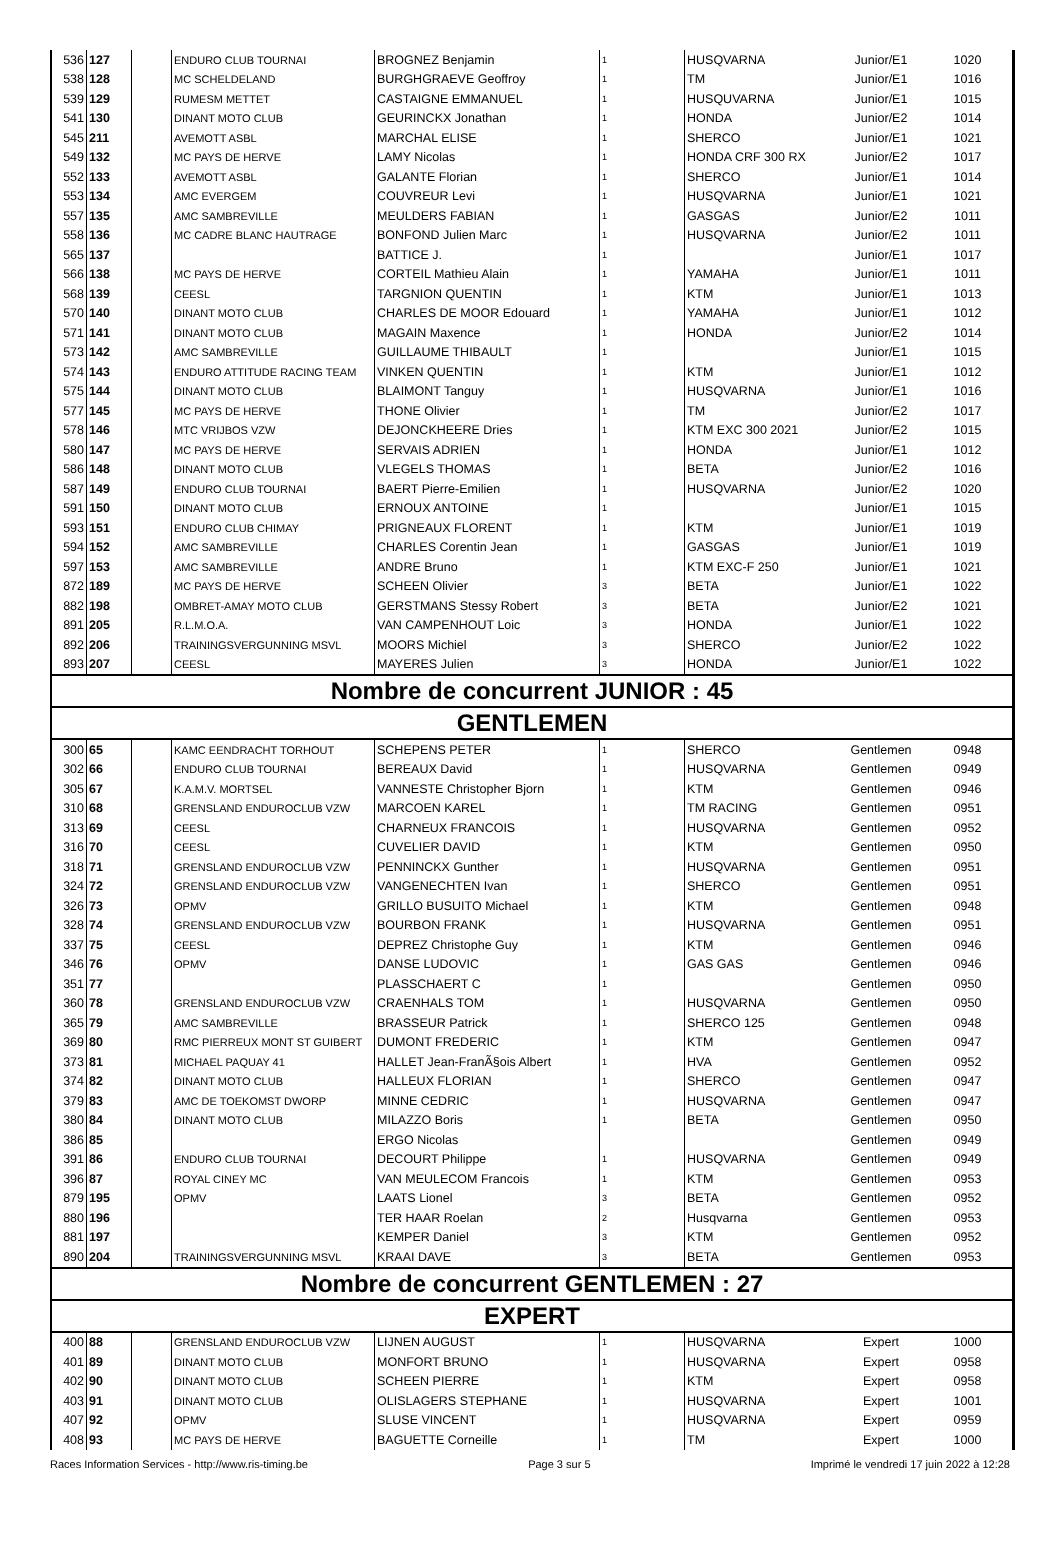| 536 | 127 | | ENDURO CLUB TOURNAI | BROGNEZ Benjamin | 1 | HUSQVARNA | Junior/E1 | 1020 |
| 538 | 128 | | MC SCHELDELAND | BURGHGRAEVE Geoffroy | 1 | TM | Junior/E1 | 1016 |
| 539 | 129 | | RUMESM METTET | CASTAIGNE EMMANUEL | 1 | HUSQUVARNA | Junior/E1 | 1015 |
| 541 | 130 | | DINANT MOTO CLUB | GEURINCKX Jonathan | 1 | HONDA | Junior/E2 | 1014 |
| 545 | 211 | | AVEMOTT ASBL | MARCHAL ELISE | 1 | SHERCO | Junior/E1 | 1021 |
| 549 | 132 | | MC PAYS DE HERVE | LAMY Nicolas | 1 | HONDA CRF 300 RX | Junior/E2 | 1017 |
| 552 | 133 | | AVEMOTT ASBL | GALANTE Florian | 1 | SHERCO | Junior/E1 | 1014 |
| 553 | 134 | | AMC EVERGEM | COUVREUR Levi | 1 | HUSQVARNA | Junior/E1 | 1021 |
| 557 | 135 | | AMC SAMBREVILLE | MEULDERS FABIAN | 1 | GASGAS | Junior/E2 | 1011 |
| 558 | 136 | | MC CADRE BLANC HAUTRAGE | BONFOND Julien Marc | 1 | HUSQVARNA | Junior/E2 | 1011 |
| 565 | 137 | | | BATTICE J. | 1 | | Junior/E1 | 1017 |
| 566 | 138 | | MC PAYS DE HERVE | CORTEIL Mathieu Alain | 1 | YAMAHA | Junior/E1 | 1011 |
| 568 | 139 | | CEESL | TARGNION QUENTIN | 1 | KTM | Junior/E1 | 1013 |
| 570 | 140 | | DINANT MOTO CLUB | CHARLES DE MOOR Edouard | 1 | YAMAHA | Junior/E1 | 1012 |
| 571 | 141 | | DINANT MOTO CLUB | MAGAIN Maxence | 1 | HONDA | Junior/E2 | 1014 |
| 573 | 142 | | AMC SAMBREVILLE | GUILLAUME THIBAULT | 1 | | Junior/E1 | 1015 |
| 574 | 143 | | ENDURO ATTITUDE RACING TEAM | VINKEN QUENTIN | 1 | KTM | Junior/E1 | 1012 |
| 575 | 144 | | DINANT MOTO CLUB | BLAIMONT Tanguy | 1 | HUSQVARNA | Junior/E1 | 1016 |
| 577 | 145 | | MC PAYS DE HERVE | THONE Olivier | 1 | TM | Junior/E2 | 1017 |
| 578 | 146 | | MTC VRIJBOS VZW | DEJONCKHEERE Dries | 1 | KTM EXC 300 2021 | Junior/E2 | 1015 |
| 580 | 147 | | MC PAYS DE HERVE | SERVAIS ADRIEN | 1 | HONDA | Junior/E1 | 1012 |
| 586 | 148 | | DINANT MOTO CLUB | VLEGELS THOMAS | 1 | BETA | Junior/E2 | 1016 |
| 587 | 149 | | ENDURO CLUB TOURNAI | BAERT Pierre-Emilien | 1 | HUSQVARNA | Junior/E2 | 1020 |
| 591 | 150 | | DINANT MOTO CLUB | ERNOUX ANTOINE | 1 | | Junior/E1 | 1015 |
| 593 | 151 | | ENDURO CLUB CHIMAY | PRIGNEAUX FLORENT | 1 | KTM | Junior/E1 | 1019 |
| 594 | 152 | | AMC SAMBREVILLE | CHARLES Corentin Jean | 1 | GASGAS | Junior/E1 | 1019 |
| 597 | 153 | | AMC SAMBREVILLE | ANDRE Bruno | 1 | KTM EXC-F 250 | Junior/E1 | 1021 |
| 872 | 189 | | MC PAYS DE HERVE | SCHEEN Olivier | 3 | BETA | Junior/E1 | 1022 |
| 882 | 198 | | OMBRET-AMAY MOTO CLUB | GERSTMANS Stessy Robert | 3 | BETA | Junior/E2 | 1021 |
| 891 | 205 | | R.L.M.O.A. | VAN CAMPENHOUT Loic | 3 | HONDA | Junior/E1 | 1022 |
| 892 | 206 | | TRAININGSVERGUNNING MSVL | MOORS Michiel | 3 | SHERCO | Junior/E2 | 1022 |
| 893 | 207 | | CEESL | MAYERES Julien | 3 | HONDA | Junior/E1 | 1022 |
| Nombre de concurrent JUNIOR : 45 | | | | | | | | |
| GENTLEMEN | | | | | | | | |
| 300 | 65 | | KAMC EENDRACHT TORHOUT | SCHEPENS PETER | 1 | SHERCO | Gentlemen | 0948 |
| 302 | 66 | | ENDURO CLUB TOURNAI | BEREAUX David | 1 | HUSQVARNA | Gentlemen | 0949 |
| 305 | 67 | | K.A.M.V. MORTSEL | VANNESTE Christopher Bjorn | 1 | KTM | Gentlemen | 0946 |
| 310 | 68 | | GRENSLAND ENDUROCLUB VZW | MARCOEN KAREL | 1 | TM RACING | Gentlemen | 0951 |
| 313 | 69 | | CEESL | CHARNEUX FRANCOIS | 1 | HUSQVARNA | Gentlemen | 0952 |
| 316 | 70 | | CEESL | CUVELIER DAVID | 1 | KTM | Gentlemen | 0950 |
| 318 | 71 | | GRENSLAND ENDUROCLUB VZW | PENNINCKX Gunther | 1 | HUSQVARNA | Gentlemen | 0951 |
| 324 | 72 | | GRENSLAND ENDUROCLUB VZW | VANGENECHTEN Ivan | 1 | SHERCO | Gentlemen | 0951 |
| 326 | 73 | | OPMV | GRILLO BUSUITO Michael | 1 | KTM | Gentlemen | 0948 |
| 328 | 74 | | GRENSLAND ENDUROCLUB VZW | BOURBON FRANK | 1 | HUSQVARNA | Gentlemen | 0951 |
| 337 | 75 | | CEESL | DEPREZ Christophe Guy | 1 | KTM | Gentlemen | 0946 |
| 346 | 76 | | OPMV | DANSE LUDOVIC | 1 | GAS GAS | Gentlemen | 0946 |
| 351 | 77 | | | PLASSCHAERT C | 1 | | Gentlemen | 0950 |
| 360 | 78 | | GRENSLAND ENDUROCLUB VZW | CRAENHALS TOM | 1 | HUSQVARNA | Gentlemen | 0950 |
| 365 | 79 | | AMC SAMBREVILLE | BRASSEUR Patrick | 1 | SHERCO 125 | Gentlemen | 0948 |
| 369 | 80 | | RMC PIERREUX MONT ST GUIBERT | DUMONT FREDERIC | 1 | KTM | Gentlemen | 0947 |
| 373 | 81 | | MICHAEL PAQUAY 41 | HALLET Jean-FranÃ§ois Albert | 1 | HVA | Gentlemen | 0952 |
| 374 | 82 | | DINANT MOTO CLUB | HALLEUX FLORIAN | 1 | SHERCO | Gentlemen | 0947 |
| 379 | 83 | | AMC DE TOEKOMST DWORP | MINNE CEDRIC | 1 | HUSQVARNA | Gentlemen | 0947 |
| 380 | 84 | | DINANT MOTO CLUB | MILAZZO Boris | 1 | BETA | Gentlemen | 0950 |
| 386 | 85 | | | ERGO Nicolas | | | Gentlemen | 0949 |
| 391 | 86 | | ENDURO CLUB TOURNAI | DECOURT Philippe | 1 | HUSQVARNA | Gentlemen | 0949 |
| 396 | 87 | | ROYAL CINEY MC | VAN MEULECOM Francois | 1 | KTM | Gentlemen | 0953 |
| 879 | 195 | | OPMV | LAATS Lionel | 3 | BETA | Gentlemen | 0952 |
| 880 | 196 | | | TER HAAR Roelan | 2 | Husqvarna | Gentlemen | 0953 |
| 881 | 197 | | | KEMPER Daniel | 3 | KTM | Gentlemen | 0952 |
| 890 | 204 | | TRAININGSVERGUNNING MSVL | KRAAI DAVE | 3 | BETA | Gentlemen | 0953 |
| Nombre de concurrent GENTLEMEN : 27 | | | | | | | | |
| EXPERT | | | | | | | | |
| 400 | 88 | | GRENSLAND ENDUROCLUB VZW | LIJNEN AUGUST | 1 | HUSQVARNA | Expert | 1000 |
| 401 | 89 | | DINANT MOTO CLUB | MONFORT BRUNO | 1 | HUSQVARNA | Expert | 0958 |
| 402 | 90 | | DINANT MOTO CLUB | SCHEEN PIERRE | 1 | KTM | Expert | 0958 |
| 403 | 91 | | DINANT MOTO CLUB | OLISLAGERS STEPHANE | 1 | HUSQVARNA | Expert | 1001 |
| 407 | 92 | | OPMV | SLUSE VINCENT | 1 | HUSQVARNA | Expert | 0959 |
| 408 | 93 | | MC PAYS DE HERVE | BAGUETTE Corneille | 1 | TM | Expert | 1000 |
Races Information Services - http://www.ris-timing.be Page 3 sur 5 Imprimé le vendredi 17 juin 2022 à 12:28